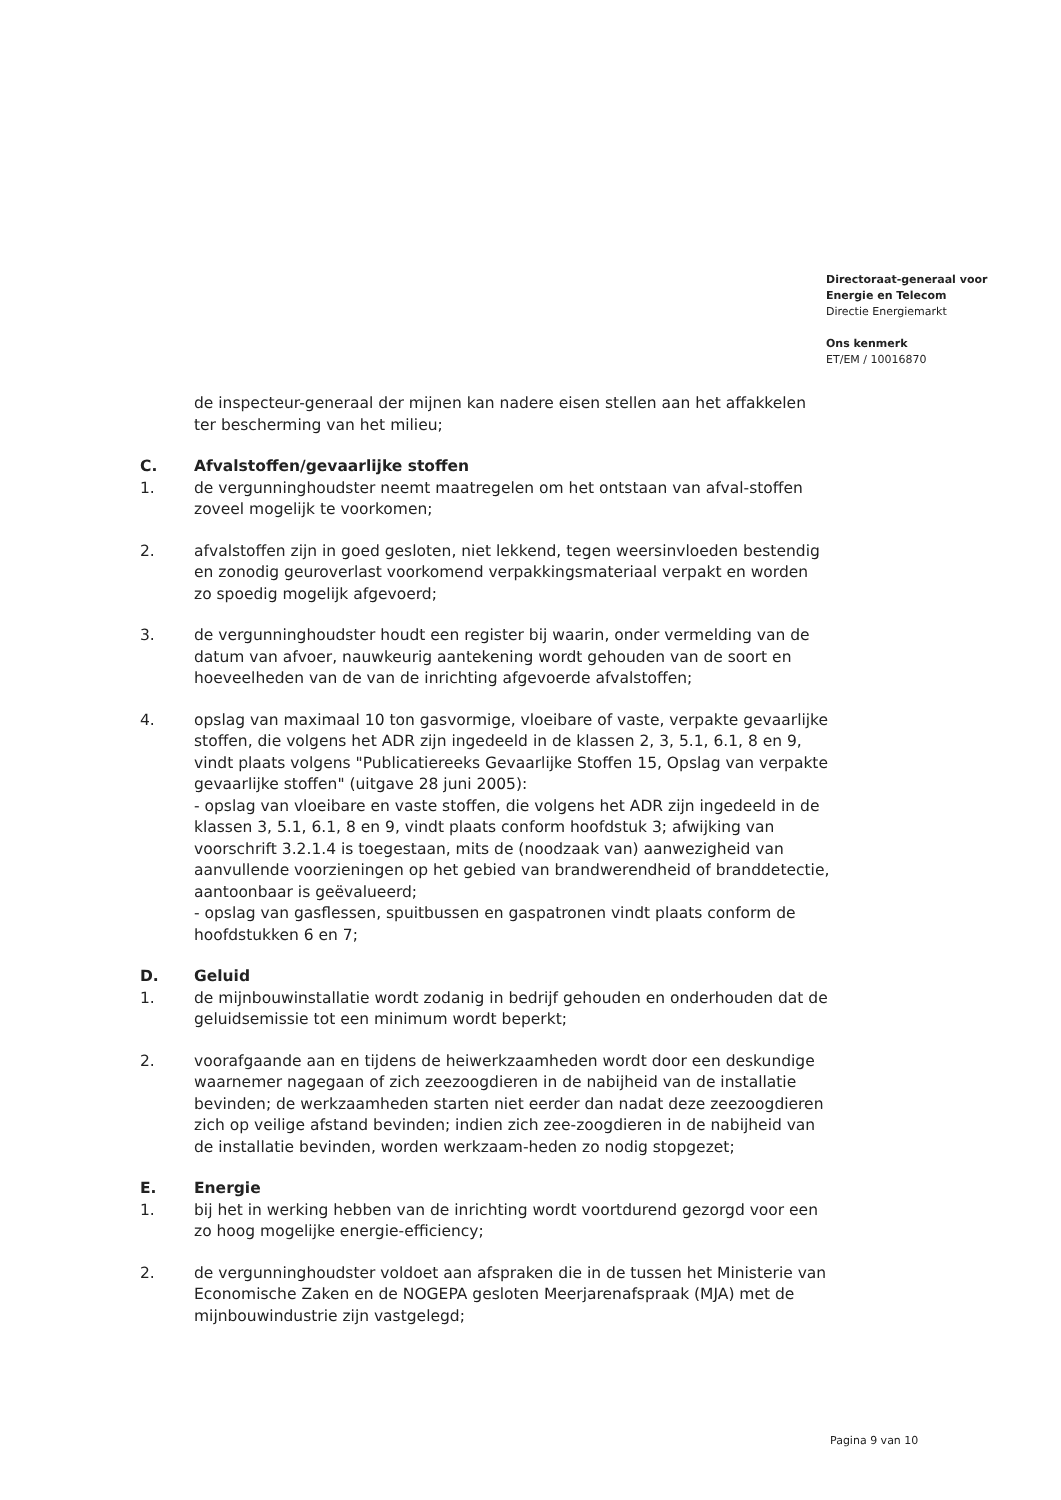Directoraat-generaal voor
Energie en Telecom
Directie Energiemarkt
Ons kenmerk
ET/EM / 10016870
de inspecteur-generaal der mijnen kan nadere eisen stellen aan het affakkelen ter bescherming van het milieu;
C. Afvalstoffen/gevaarlijke stoffen
1. de vergunninghoudster neemt maatregelen om het ontstaan van afval-stoffen zoveel mogelijk te voorkomen;
2. afvalstoffen zijn in goed gesloten, niet lekkend, tegen weersinvloeden bestendig en zonodig geuroverlast voorkomend verpakkingsmateriaal verpakt en worden zo spoedig mogelijk afgevoerd;
3. de vergunninghoudster houdt een register bij waarin, onder vermelding van de datum van afvoer, nauwkeurig aantekening wordt gehouden van de soort en hoeveelheden van de van de inrichting afgevoerde afvalstoffen;
4. opslag van maximaal 10 ton gasvormige, vloeibare of vaste, verpakte gevaarlijke stoffen, die volgens het ADR zijn ingedeeld in de klassen 2, 3, 5.1, 6.1, 8 en 9, vindt plaats volgens "Publicatiereeks Gevaarlijke Stoffen 15, Opslag van verpakte gevaarlijke stoffen" (uitgave 28 juni 2005):
- opslag van vloeibare en vaste stoffen, die volgens het ADR zijn ingedeeld in de klassen 3, 5.1, 6.1, 8 en 9, vindt plaats conform hoofdstuk 3; afwijking van voorschrift 3.2.1.4 is toegestaan, mits de (noodzaak van) aanwezigheid van aanvullende voorzieningen op het gebied van brandwerendheid of branddetectie, aantoonbaar is geëvalueerd;
- opslag van gasflessen, spuitbussen en gaspatronen vindt plaats conform de hoofdstukken 6 en 7;
D. Geluid
1. de mijnbouwinstallatie wordt zodanig in bedrijf gehouden en onderhouden dat de geluidsemissie tot een minimum wordt beperkt;
2. voorafgaande aan en tijdens de heiwerkzaamheden wordt door een deskundige waarnemer nagegaan of zich zeezoogdieren in de nabijheid van de installatie bevinden; de werkzaamheden starten niet eerder dan nadat deze zeezoogdieren zich op veilige afstand bevinden; indien zich zee-zoogdieren in de nabijheid van de installatie bevinden, worden werkzaam-heden zo nodig stopgezet;
E. Energie
1. bij het in werking hebben van de inrichting wordt voortdurend gezorgd voor een zo hoog mogelijke energie-efficiency;
2. de vergunninghoudster voldoet aan afspraken die in de tussen het Ministerie van Economische Zaken en de NOGEPA gesloten Meerjarenafspraak (MJA) met de mijnbouwindustrie zijn vastgelegd;
Pagina 9 van 10